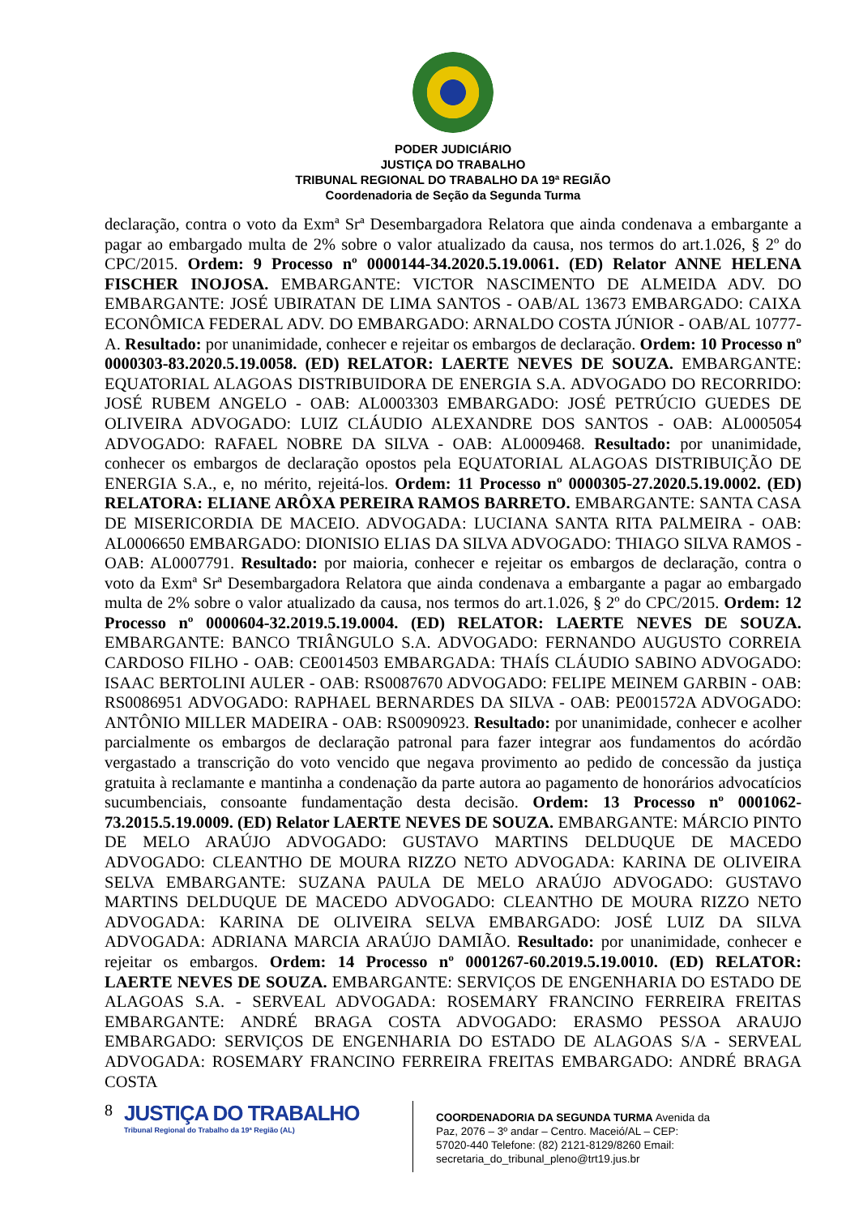PODER JUDICIÁRIO
JUSTIÇA DO TRABALHO
TRIBUNAL REGIONAL DO TRABALHO DA 19ª REGIÃO
Coordenadoria de Seção da Segunda Turma
declaração, contra o voto da Exmª Srª Desembargadora Relatora que ainda condenava a embargante a pagar ao embargado multa de 2% sobre o valor atualizado da causa, nos termos do art.1.026, § 2º do CPC/2015. Ordem: 9 Processo nº 0000144-34.2020.5.19.0061. (ED) Relator ANNE HELENA FISCHER INOJOSA. EMBARGANTE: VICTOR NASCIMENTO DE ALMEIDA ADV. DO EMBARGANTE: JOSÉ UBIRATAN DE LIMA SANTOS - OAB/AL 13673 EMBARGADO: CAIXA ECONÔMICA FEDERAL ADV. DO EMBARGADO: ARNALDO COSTA JÚNIOR - OAB/AL 10777-A. Resultado: por unanimidade, conhecer e rejeitar os embargos de declaração. Ordem: 10 Processo nº 0000303-83.2020.5.19.0058. (ED) RELATOR: LAERTE NEVES DE SOUZA. EMBARGANTE: EQUATORIAL ALAGOAS DISTRIBUIDORA DE ENERGIA S.A. ADVOGADO DO RECORRIDO: JOSÉ RUBEM ANGELO - OAB: AL0003303 EMBARGADO: JOSÉ PETRÚCIO GUEDES DE OLIVEIRA ADVOGADO: LUIZ CLÁUDIO ALEXANDRE DOS SANTOS - OAB: AL0005054 ADVOGADO: RAFAEL NOBRE DA SILVA - OAB: AL0009468. Resultado: por unanimidade, conhecer os embargos de declaração opostos pela EQUATORIAL ALAGOAS DISTRIBUIÇÃO DE ENERGIA S.A., e, no mérito, rejeitá-los. Ordem: 11 Processo nº 0000305-27.2020.5.19.0002. (ED) RELATORA: ELIANE ARÔXA PEREIRA RAMOS BARRETO. EMBARGANTE: SANTA CASA DE MISERICORDIA DE MACEIO. ADVOGADA: LUCIANA SANTA RITA PALMEIRA - OAB: AL0006650 EMBARGADO: DIONISIO ELIAS DA SILVA ADVOGADO: THIAGO SILVA RAMOS - OAB: AL0007791. Resultado: por maioria, conhecer e rejeitar os embargos de declaração, contra o voto da Exmª Srª Desembargadora Relatora que ainda condenava a embargante a pagar ao embargado multa de 2% sobre o valor atualizado da causa, nos termos do art.1.026, § 2º do CPC/2015. Ordem: 12 Processo nº 0000604-32.2019.5.19.0004. (ED) RELATOR: LAERTE NEVES DE SOUZA. EMBARGANTE: BANCO TRIÂNGULO S.A. ADVOGADO: FERNANDO AUGUSTO CORREIA CARDOSO FILHO - OAB: CE0014503 EMBARGADA: THAÍS CLÁUDIO SABINO ADVOGADO: ISAAC BERTOLINI AULER - OAB: RS0087670 ADVOGADO: FELIPE MEINEM GARBIN - OAB: RS0086951 ADVOGADO: RAPHAEL BERNARDES DA SILVA - OAB: PE001572A ADVOGADO: ANTÔNIO MILLER MADEIRA - OAB: RS0090923. Resultado: por unanimidade, conhecer e acolher parcialmente os embargos de declaração patronal para fazer integrar aos fundamentos do acórdão vergastado a transcrição do voto vencido que negava provimento ao pedido de concessão da justiça gratuita à reclamante e mantinha a condenação da parte autora ao pagamento de honorários advocatícios sucumbenciais, consoante fundamentação desta decisão. Ordem: 13 Processo nº 0001062-73.2015.5.19.0009. (ED) Relator LAERTE NEVES DE SOUZA. EMBARGANTE: MÁRCIO PINTO DE MELO ARAÚJO ADVOGADO: GUSTAVO MARTINS DELDUQUE DE MACEDO ADVOGADO: CLEANTHO DE MOURA RIZZO NETO ADVOGADA: KARINA DE OLIVEIRA SELVA EMBARGANTE: SUZANA PAULA DE MELO ARAÚJO ADVOGADO: GUSTAVO MARTINS DELDUQUE DE MACEDO ADVOGADO: CLEANTHO DE MOURA RIZZO NETO ADVOGADA: KARINA DE OLIVEIRA SELVA EMBARGADO: JOSÉ LUIZ DA SILVA ADVOGADA: ADRIANA MARCIA ARAÚJO DAMIÃO. Resultado: por unanimidade, conhecer e rejeitar os embargos. Ordem: 14 Processo nº 0001267-60.2019.5.19.0010. (ED) RELATOR: LAERTE NEVES DE SOUZA. EMBARGANTE: SERVIÇOS DE ENGENHARIA DO ESTADO DE ALAGOAS S.A. - SERVEAL ADVOGADA: ROSEMARY FRANCINO FERREIRA FREITAS EMBARGANTE: ANDRÉ BRAGA COSTA ADVOGADO: ERASMO PESSOA ARAUJO EMBARGADO: SERVIÇOS DE ENGENHARIA DO ESTADO DE ALAGOAS S/A - SERVEAL ADVOGADA: ROSEMARY FRANCINO FERREIRA FREITAS EMBARGADO: ANDRÉ BRAGA COSTA
8
JUSTIÇA DO TRABALHO
Tribunal Regional do Trabalho da 19ª Região (AL)
COORDENADORIA DA SEGUNDA TURMA Avenida da Paz, 2076 – 3º andar – Centro. Maceió/AL – CEP: 57020-440 Telefone: (82) 2121-8129/8260 Email: secretaria_do_tribunal_pleno@trt19.jus.br